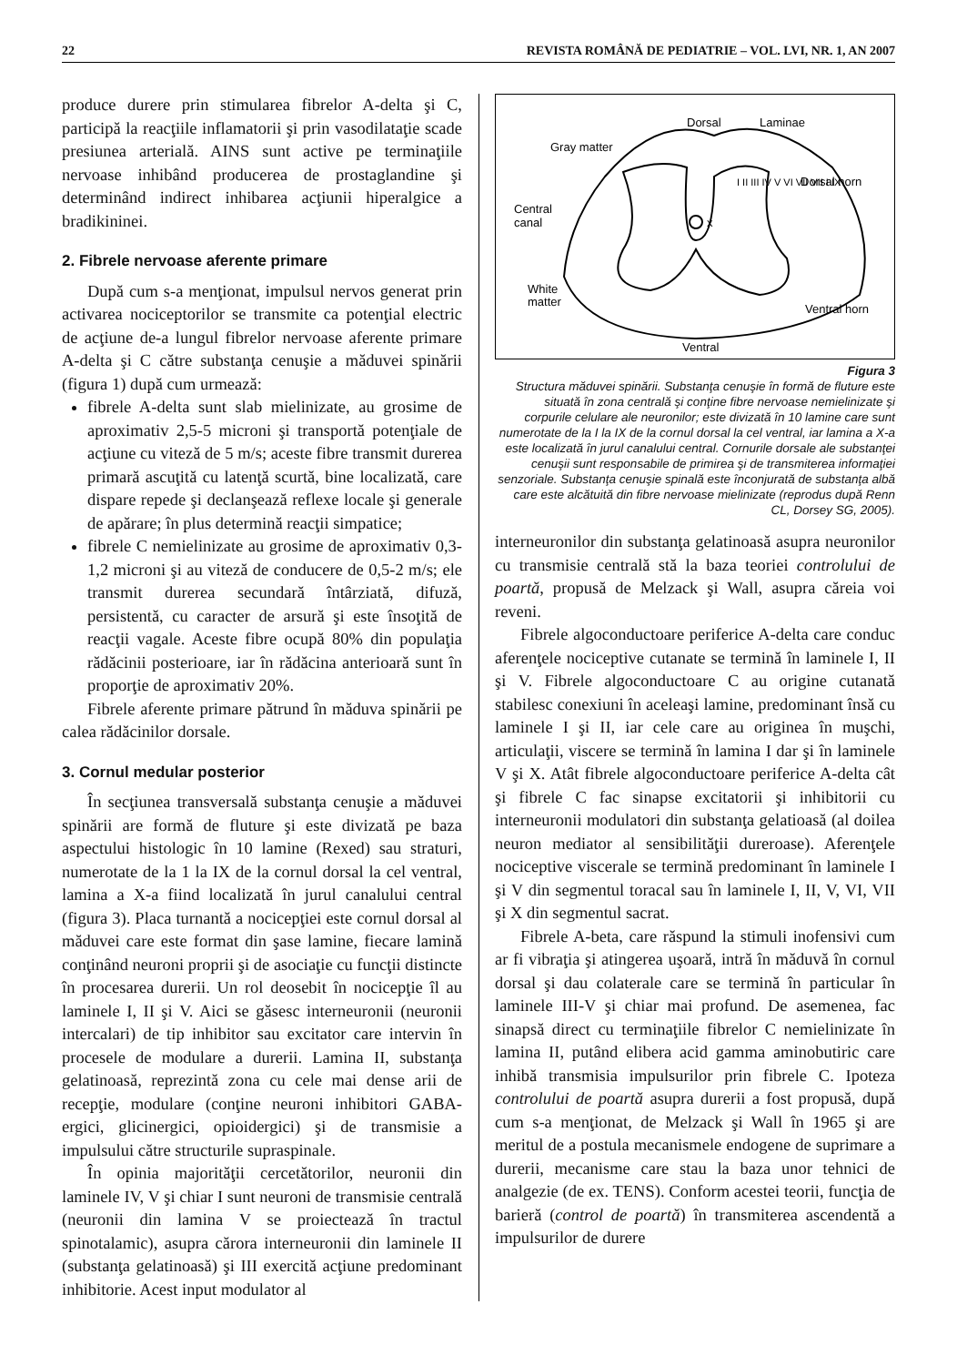22 REVISTA ROMÂNĂ DE PEDIATRIE – VOL. LVI, NR. 1, AN 2007
produce durere prin stimularea fibrelor A-delta şi C, participă la reacţiile inflamatorii şi prin vasodilataţie scade presiunea arterială. AINS sunt active pe terminaţiile nervoase inhibând producerea de prostaglandine şi determinând indirect inhibarea acţiunii hiperalgice a bradikininei.
2. Fibrele nervoase aferente primare
După cum s-a menţionat, impulsul nervos generat prin activarea nociceptorilor se transmite ca potenţial electric de acţiune de-a lungul fibrelor nervoase aferente primare A-delta şi C către substanţa cenuşie a măduvei spinării (figura 1) după cum urmează:
fibrele A-delta sunt slab mielinizate, au grosime de aproximativ 2,5-5 microni şi transportă potenţiale de acţiune cu viteză de 5 m/s; aceste fibre transmit durerea primară ascuţită cu latenţă scurtă, bine localizată, care dispare repede şi declanşează reflexe locale şi generale de apărare; în plus determină reacţii simpatice;
fibrele C nemielinizate au grosime de aproximativ 0,3-1,2 microni şi au viteză de conducere de 0,5-2 m/s; ele transmit durerea secundară întârziată, difuză, persistentă, cu caracter de arsură şi este însoţită de reacţii vagale. Aceste fibre ocupă 80% din populaţia rădăcinii posterioare, iar în rădăcina anterioară sunt în proporţie de aproximativ 20%.
Fibrele aferente primare pătrund în măduva spinării pe calea rădăcinilor dorsale.
3. Cornul medular posterior
În secţiunea transversală substanţa cenuşie a măduvei spinării are formă de fluture şi este divizată pe baza aspectului histologic în 10 lamine (Rexed) sau straturi, numerotate de la 1 la IX de la cornul dorsal la cel ventral, lamina a X-a fiind localizată în jurul canalului central (figura 3). Placa turnantă a nocicepţiei este cornul dorsal al măduvei care este format din şase lamine, fiecare lamină conţinând neuroni proprii şi de asociaţie cu funcţii distincte în procesarea durerii. Un rol deosebit în nocicepţie îl au laminele I, II şi V. Aici se găsesc interneuronii (neuronii intercalari) de tip inhibitor sau excitator care intervin în procesele de modulare a durerii. Lamina II, substanţa gelatinoasă, reprezintă zona cu cele mai dense arii de recepţie, modulare (conţine neuroni inhibitori GABA-ergici, glicinergici, opioidergici) şi de transmisie a impulsului către structurile supraspinale.
În opinia majorităţii cercetătorilor, neuronii din laminele IV, V şi chiar I sunt neuroni de transmisie centrală (neuronii din lamina V se proiectează în tractul spinotalamic), asupra cărora interneuronii din laminele II (substanţa gelatinoasă) şi III exercită acţiune predominant inhibitorie. Acest input modulator al
Dorsal
Laminae
Gray matter
Dorsal horn
Central
canal
x
White
matter
Ventral horn
Ventral
I II III IV V VI VII VII I IX
Figura 3
Structura măduvei spinării. Substanţa cenuşie în formă de fluture este situată în zona centrală şi conţine fibre nervoase nemielinizate şi corpurile celulare ale neuronilor; este divizată în 10 lamine care sunt numerotate de la I la IX de la cornul dorsal la cel ventral, iar lamina a X-a este localizată în jurul canalului central. Cornurile dorsale ale substanţei cenuşii sunt responsabile de primirea şi de transmiterea informaţiei senzoriale. Substanţa cenuşie spinală este înconjurată de substanţa albă care este alcătuită din fibre nervoase mielinizate (reprodus după Renn CL, Dorsey SG, 2005).
interneuronilor din substanţa gelatinoasă asupra neuronilor cu transmisie centrală stă la baza teoriei controlului de poartă, propusă de Melzack şi Wall, asupra căreia voi reveni.
Fibrele algoconductoare periferice A-delta care conduc aferenţele nociceptive cutanate se termină în laminele I, II şi V. Fibrele algoconductoare C au origine cutanată stabilesc conexiuni în aceleaşi lamine, predominant însă cu laminele I şi II, iar cele care au originea în muşchi, articulaţii, viscere se termină în lamina I dar şi în laminele V şi X. Atât fibrele algoconductoare periferice A-delta cât şi fibrele C fac sinapse excitatorii şi inhibitorii cu interneuronii modulatori din substanţa gelatioasă (al doilea neuron mediator al sensibilităţii dureroase). Aferenţele nociceptive viscerale se termină predominant în laminele I şi V din segmentul toracal sau în laminele I, II, V, VI, VII şi X din segmentul sacrat.
Fibrele A-beta, care răspund la stimuli inofensivi cum ar fi vibraţia şi atingerea uşoară, intră în măduvă în cornul dorsal şi dau colaterale care se termină în particular în laminele III-V şi chiar mai profund. De asemenea, fac sinapsă direct cu terminaţiile fibrelor C nemielinizate în lamina II, putând elibera acid gamma aminobutiric care inhibă transmisia impulsurilor prin fibrele C. Ipoteza controlului de poartă asupra durerii a fost propusă, după cum s-a menţionat, de Melzack şi Wall în 1965 şi are meritul de a postula mecanismele endogene de suprimare a durerii, mecanisme care stau la baza unor tehnici de analgezie (de ex. TENS). Conform acestei teorii, funcţia de barieră (control de poartă) în transmiterea ascendentă a impulsurilor de durere